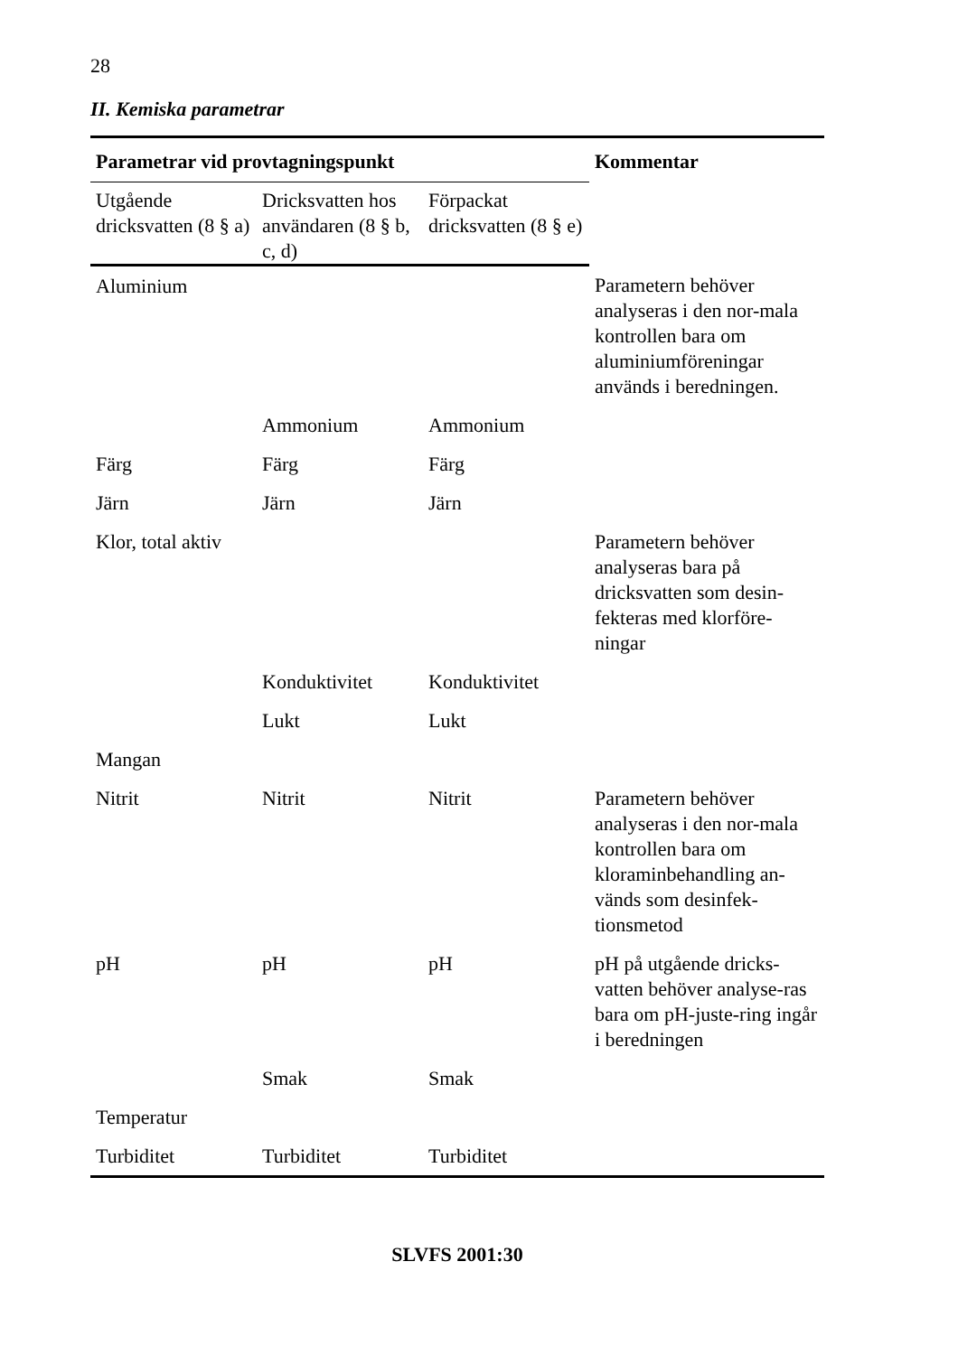28
II. Kemiska parametrar
| Parametrar vid provtagningspunkt | | | Kommentar |
| --- | --- | --- | --- |
| Utgående dricksvatten (8 § a) | Dricksvatten hos användaren (8 § b, c, d) | Förpackat dricksvatten (8 § e) | |
| Aluminium | | | Parametern behöver analyseras i den nor-mala kontrollen bara om aluminiumföreningar används i beredningen. |
| | Ammonium | Ammonium | |
| Färg | Färg | Färg | |
| Järn | Järn | Järn | |
| Klor, total aktiv | | | Parametern behöver analyseras bara på dricksvatten som desin-fekteras med klorföre-ningar |
| | Konduktivitet | Konduktivitet | |
| | Lukt | Lukt | |
| Mangan | | | |
| Nitrit | Nitrit | Nitrit | Parametern behöver analyseras i den nor-mala kontrollen bara om kloraminbehandling an-vänds som desinfek-tionsmetod |
| pH | pH | pH | pH på utgående dricks-vatten behöver analyse-ras bara om pH-juste-ring ingår i beredningen |
| | Smak | Smak | |
| Temperatur | | | |
| Turbiditet | Turbiditet | Turbiditet | |
SLVFS 2001:30